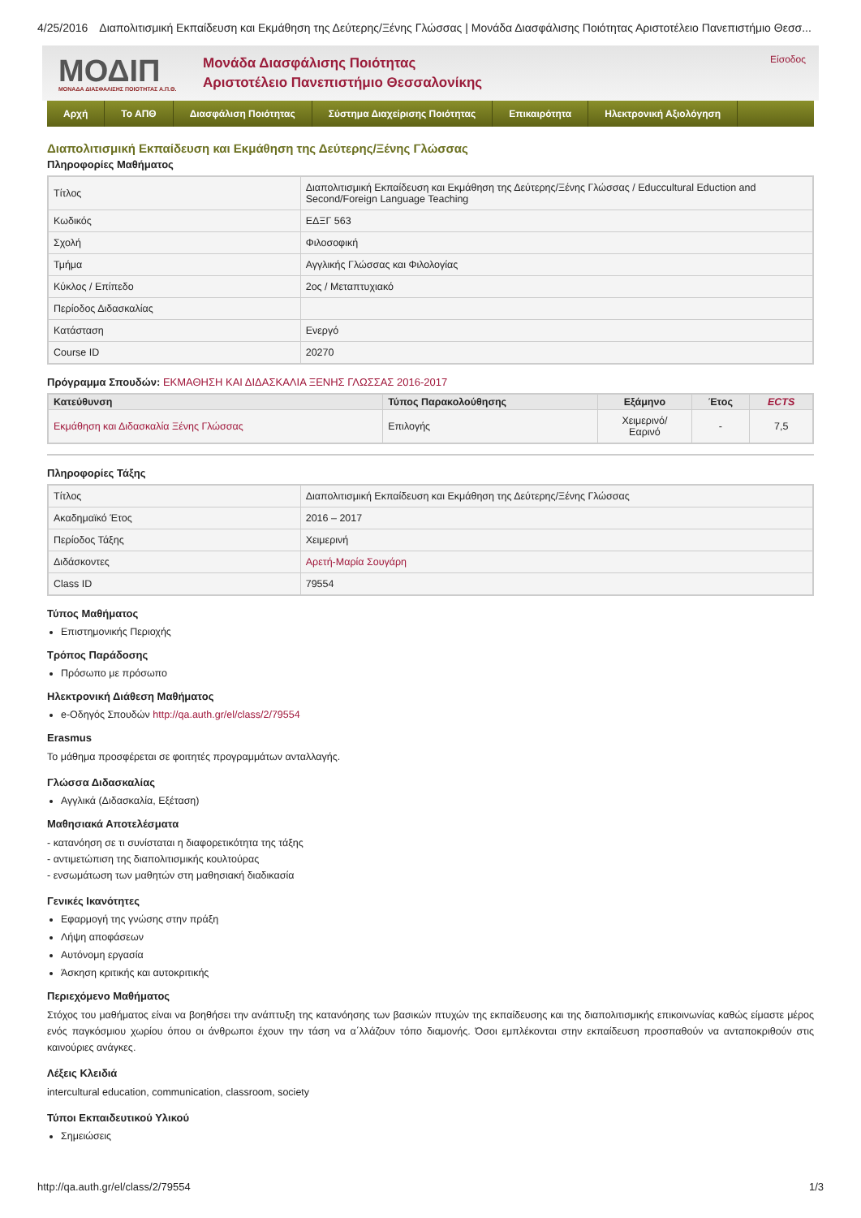4/25/2016 Διαπολιτισμική Εκπαίδευση και Εκμάθηση της Δεύτερης/Ξένης Γλώσσας | Μονάδα Διασφάλισης Ποιότητας Αριστοτέλειο Πανεπιστήμιο Θεσσ...
ΜΟΔΙΠ
ΜΟΝΑΔΑ ΔΙΑΣΦΑΛΙΣΗΣ ΠΟΙΟΤΗΤΑΣ Α.Π.Θ.
Μονάδα Διασφάλισης Ποιότητας
Αριστοτέλειο Πανεπιστήμιο Θεσσαλονίκης
Είσοδος
Αρχή Το ΑΠΘ Διασφάλιση Ποιότητας Σύστημα Διαχείρισης Ποιότητας Επικαιρότητα Ηλεκτρονική Αξιολόγηση
Διαπολιτισμική Εκπαίδευση και Εκμάθηση της Δεύτερης/Ξένης Γλώσσας
Πληροφορίες Μαθήματος
| Τίτλος | Διαπολιτισμική Εκπαίδευση και Εκμάθηση της Δεύτερης/Ξένης Γλώσσας / Educcultural Eduction and Second/Foreign Language Teaching |
| Κωδικός | ΕΔΞΓ 563 |
| Σχολή | Φιλοσοφική |
| Τμήμα | Αγγλικής Γλώσσας και Φιλολογίας |
| Κύκλος / Επίπεδο | 2ος / Μεταπτυχιακό |
| Περίοδος Διδασκαλίας | |
| Κατάσταση | Ενεργό |
| Course ID | 20270 |
Πρόγραμμα Σπουδών: ΕΚΜΑΘΗΣΗ ΚΑΙ ΔΙΔΑΣΚΑΛΙΑ ΞΕΝΗΣ ΓΛΩΣΣΑΣ 2016-2017
| Κατεύθυνση | Τύπος Παρακολούθησης | Εξάμηνο | Έτος | ECTS |
| --- | --- | --- | --- | --- |
| Εκμάθηση και Διδασκαλία Ξένης Γλώσσας | Επιλογής | Χειμερινό/ Εαρινό | - | 7,5 |
Πληροφορίες Τάξης
| Τίτλος | Διαπολιτισμική Εκπαίδευση και Εκμάθηση της Δεύτερης/Ξένης Γλώσσας |
| Ακαδημαϊκό Έτος | 2016 – 2017 |
| Περίοδος Τάξης | Χειμερινή |
| Διδάσκοντες | Αρετή-Μαρία Σουγάρη |
| Class ID | 79554 |
Τύπος Μαθήματος
Επιστημονικής Περιοχής
Τρόπος Παράδοσης
Πρόσωπο με πρόσωπο
Ηλεκτρονική Διάθεση Μαθήματος
e-Οδηγός Σπουδών http://qa.auth.gr/el/class/2/79554
Erasmus
Το μάθημα προσφέρεται σε φοιτητές προγραμμάτων ανταλλαγής.
Γλώσσα Διδασκαλίας
Αγγλικά (Διδασκαλία, Εξέταση)
Μαθησιακά Αποτελέσματα
- κατανόηση σε τι συνίσταται η διαφορετικότητα της τάξης
- αντιμετώπιση της διαπολιτισμικής κουλτούρας
- ενσωμάτωση των μαθητών στη μαθησιακή διαδικασία
Γενικές Ικανότητες
Εφαρμογή της γνώσης στην πράξη
Λήψη αποφάσεων
Αυτόνομη εργασία
Άσκηση κριτικής και αυτοκριτικής
Περιεχόμενο Μαθήματος
Στόχος του μαθήματος είναι να βοηθήσει την ανάπτυξη της κατανόησης των βασικών πτυχών της εκπαίδευσης και της διαπολιτισμικής επικοινωνίας καθώς είμαστε μέρος ενός παγκόσμιου χωρίου όπου οι άνθρωποι έχουν την τάση να α΄λλάζουν τόπο διαμονής. Όσοι εμπλέκονται στην εκπαίδευση προσπαθούν να ανταποκριθούν στις καινούριες ανάγκες.
Λέξεις Κλειδιά
intercultural education, communication, classroom, society
Τύποι Εκπαιδευτικού Υλικού
Σημειώσεις
http://qa.auth.gr/el/class/2/79554 1/3